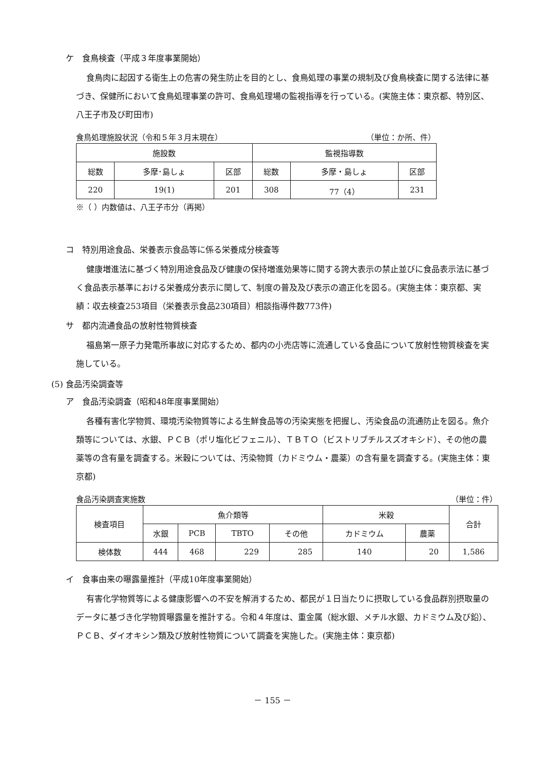ケ　食鳥検査（平成３年度事業開始）
食鳥肉に起因する衛生上の危害の発生防止を目的とし、食鳥処理の事業の規制及び食鳥検査に関する法律に基づき、保健所において食鳥処理事業の許可、食鳥処理場の監視指導を行っている。(実施主体：東京都、特別区、八王子市及び町田市)
食鳥処理施設状況（令和５年３月末現在） （単位：か所、件）
| 施設数 | | | 監視指導数 | | |
| --- | --- | --- | --- | --- | --- |
| 総数 | 多摩･島しょ | 区部 | 総数 | 多摩・島しょ | 区部 |
| 220 | 19(1) | 201 | 308 | 77（4） | 231 |
※（ ）内数値は、八王子市分（再掲）
コ　特別用途食品、栄養表示食品等に係る栄養成分検査等
健康増進法に基づく特別用途食品及び健康の保持増進効果等に関する誇大表示の禁止並びに食品表示法に基づく食品表示基準における栄養成分表示に関して、制度の普及及び表示の適正化を図る。(実施主体：東京都、実績：収去検査253項目（栄養表示食品230項目）相談指導件数773件)
サ　都内流通食品の放射性物質検査
福島第一原子力発電所事故に対応するため、都内の小売店等に流通している食品について放射性物質検査を実施している。
(5) 食品汚染調査等
ア　食品汚染調査（昭和48年度事業開始）
各種有害化学物質、環境汚染物質等による生鮮食品等の汚染実態を把握し、汚染食品の流通防止を図る。魚介類等については、水銀、ＰＣＢ（ポリ塩化ビフェニル）、ＴＢＴＯ（ビストリブチルスズオキシド）、その他の農薬等の含有量を調査する。米穀については、汚染物質（カドミウム・農薬）の含有量を調査する。(実施主体：東京都)
食品汚染調査実施数 （単位：件）
| 検査項目 | 魚介類等 | | | | 米穀 | | 合計 |
| --- | --- | --- | --- | --- | --- | --- | --- |
| | 水銀 | PCB | TBTO | その他 | カドミウム | 農薬 | |
| 検体数 | 444 | 468 | 229 | 285 | 140 | 20 | 1,586 |
イ　食事由来の曝露量推計（平成10年度事業開始）
有害化学物質等による健康影響への不安を解消するため、都民が１日当たりに摂取している食品群別摂取量のデータに基づき化学物質曝露量を推計する。令和４年度は、重金属（総水銀、メチル水銀、カドミウム及び鉛）、ＰＣＢ、ダイオキシン類及び放射性物質について調査を実施した。(実施主体：東京都)
－ 155 －